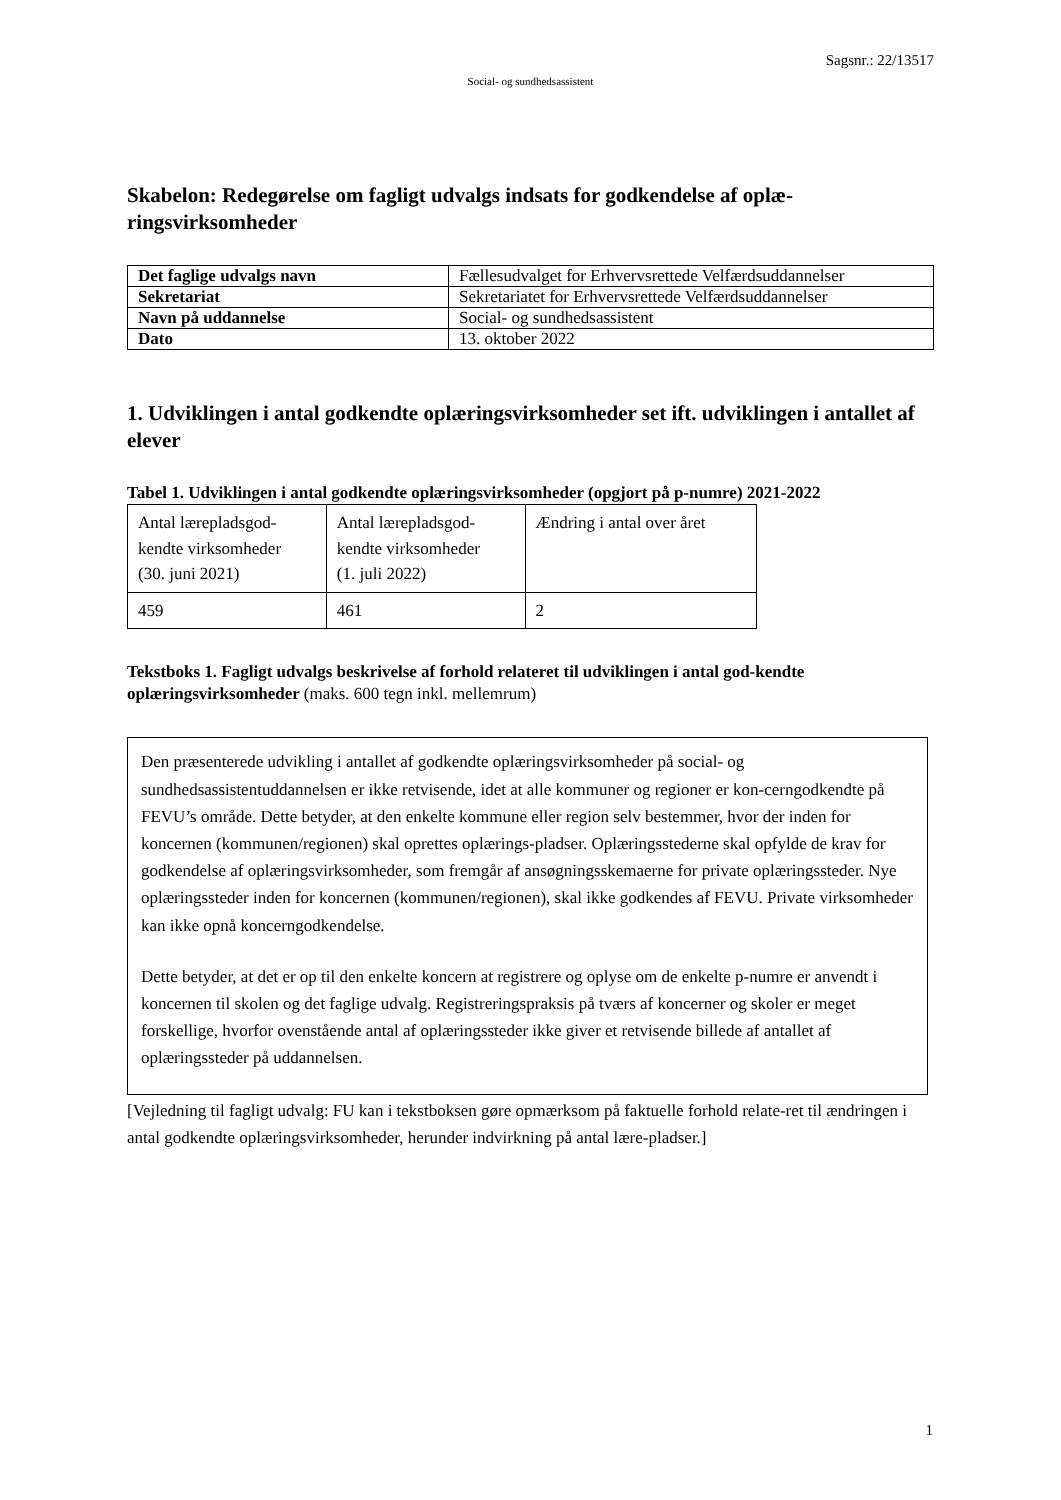Sagsnr.: 22/13517
Social- og sundhedsassistent
Skabelon: Redegørelse om fagligt udvalgs indsats for godkendelse af oplæ-ringsvirksomheder
| Det faglige udvalgs navn | Fællesudvalget for Erhvervsrettede Velfærdsuddannelser |
| Sekretariat | Sekretariatet for Erhvervsrettede Velfærdsuddannelser |
| Navn på uddannelse | Social- og sundhedsassistent |
| Dato | 13. oktober 2022 |
1. Udviklingen i antal godkendte oplæringsvirksomheder set ift. udviklingen i antallet af elever
Tabel 1. Udviklingen i antal godkendte oplæringsvirksomheder (opgjort på p-numre) 2021-2022
| Antal lærepladsgod- kendte virksomheder (30. juni 2021) | Antal lærepladsgod- kendte virksomheder (1. juli 2022) | Ændring i antal over året |
| 459 | 461 | 2 |
Tekstboks 1. Fagligt udvalgs beskrivelse af forhold relateret til udviklingen i antal god-kendte oplæringsvirksomheder (maks. 600 tegn inkl. mellemrum)
Den præsenterede udvikling i antallet af godkendte oplæringsvirksomheder på social- og sundhedsassistentuddannelsen er ikke retvisende, idet at alle kommuner og regioner er kon-cerngodkendte på FEVU’s område. Dette betyder, at den enkelte kommune eller region selv bestemmer, hvor der inden for koncernen (kommunen/regionen) skal oprettes oplærings-pladser. Oplæringsstederne skal opfylde de krav for godkendelse af oplæringsvirksomheder, som fremgår af ansøgningsskemaerne for private oplæringssteder. Nye oplæringssteder inden for koncernen (kommunen/regionen), skal ikke godkendes af FEVU. Private virksomheder kan ikke opnå koncerngodkendelse.
Dette betyder, at det er op til den enkelte koncern at registrere og oplyse om de enkelte p-numre er anvendt i koncernen til skolen og det faglige udvalg. Registreringspraksis på tværs af koncerner og skoler er meget forskellige, hvorfor ovenstående antal af oplæringssteder ikke giver et retvisende billede af antallet af oplæringssteder på uddannelsen.
[Vejledning til fagligt udvalg: FU kan i tekstboksen gøre opmærksom på faktuelle forhold relate-ret til ændringen i antal godkendte oplæringsvirksomheder, herunder indvirkning på antal lære-pladser.]
1